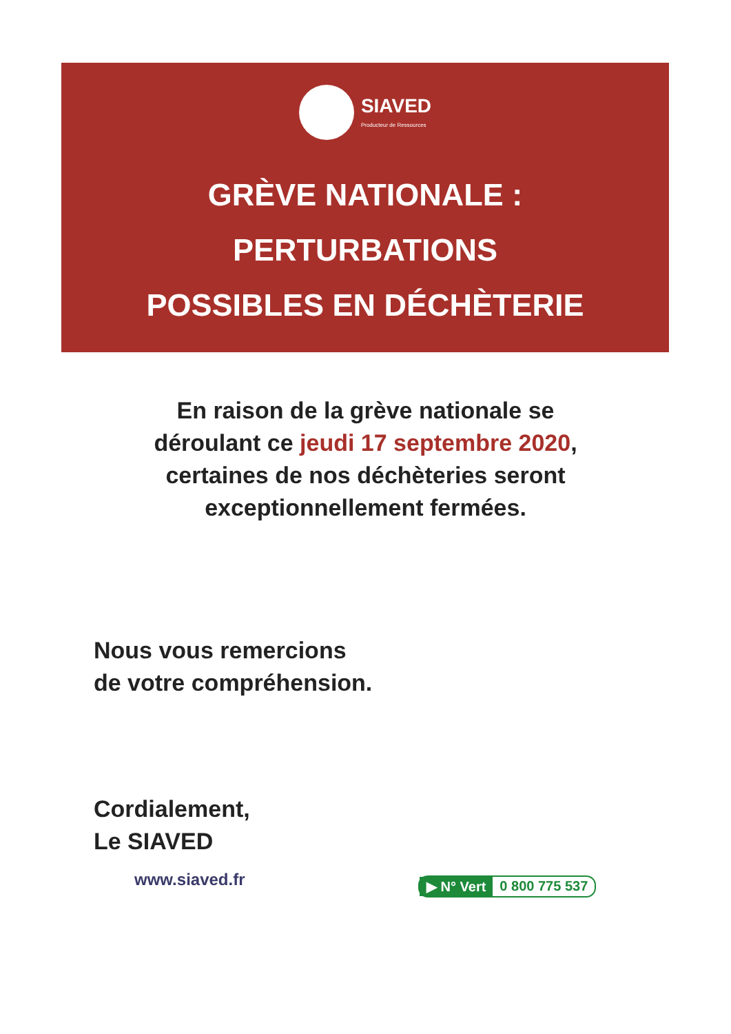SIAVED
Producteur de Ressources
GRÈVE NATIONALE :
PERTURBATIONS
POSSIBLES EN DÉCHÈTERIE
En raison de la grève nationale se
déroulant ce jeudi 17 septembre 2020,
certaines de nos déchèteries seront
exceptionnellement fermées.
Nous vous remercions
de votre compréhension.
Cordialement,
Le SIAVED
www.siaved.fr ▶ N° Vert 0 800 775 537